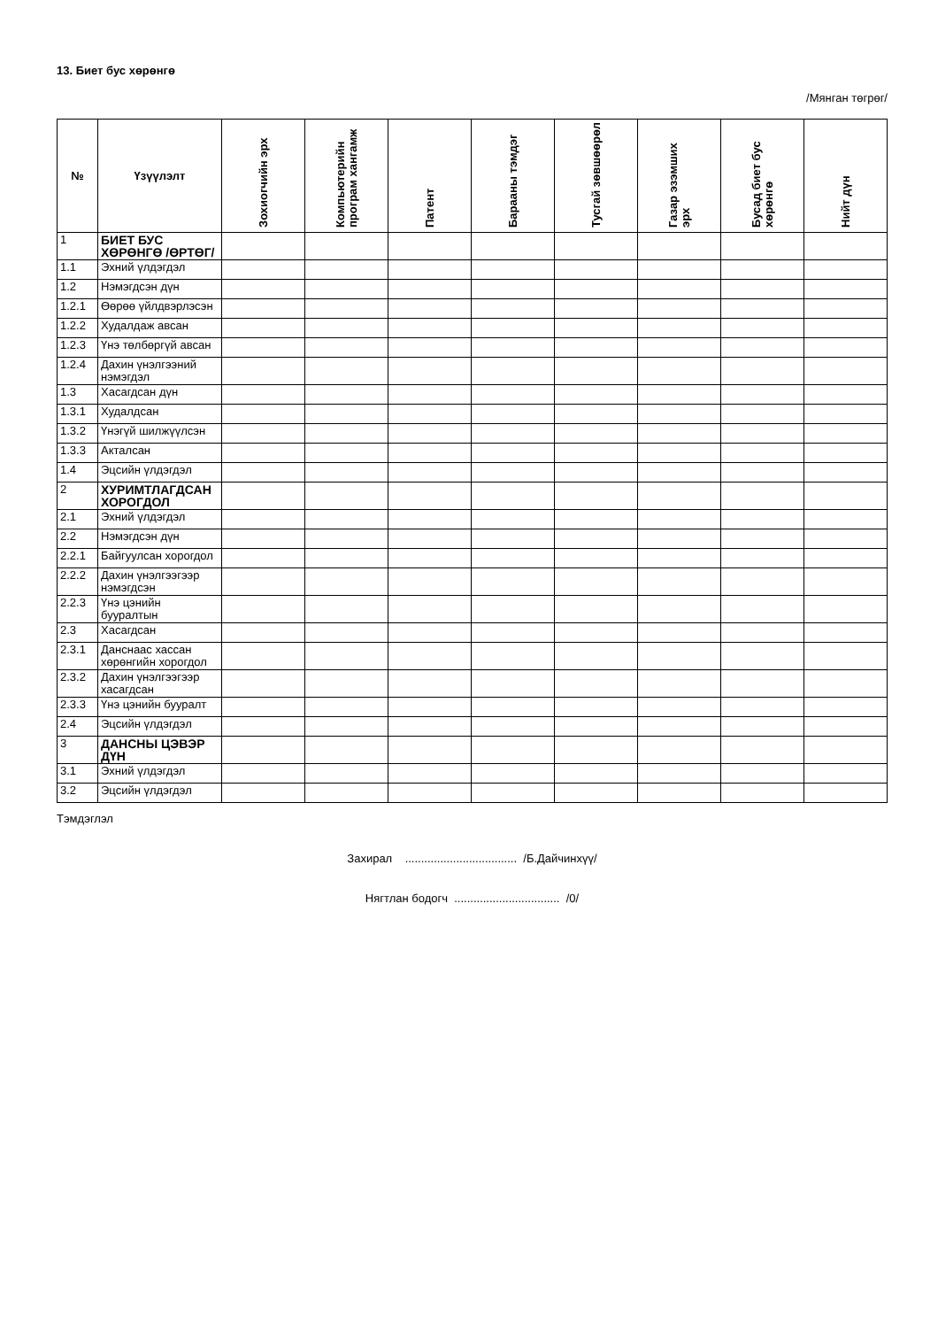13. Биет бус хөрөнгө
/Мянган төгрөг/
| № | Үзүүлэлт | Зохиогчийн эрх | Компьютерийн програм хангамж | Патент | Барааны тэмдэг | Тусгай зөвшөөрөл | Газар эзэмших эрх | Бусад биет бус хөрөнгө | Нийт дүн |
| --- | --- | --- | --- | --- | --- | --- | --- | --- | --- |
| 1 | БИЕТ БУС ХӨРӨНГӨ /ӨРТӨГ/ | | | | | | | | |
| 1.1 | Эхний үлдэгдэл | | | | | | | | |
| 1.2 | Нэмэгдсэн дүн | | | | | | | | |
| 1.2.1 | Өөрөө үйлдвэрлэсэн | | | | | | | | |
| 1.2.2 | Худалдаж авсан | | | | | | | | |
| 1.2.3 | Үнэ төлбөргүй авсан | | | | | | | | |
| 1.2.4 | Дахин үнэлгээний нэмэгдэл | | | | | | | | |
| 1.3 | Хасагдсан дүн | | | | | | | | |
| 1.3.1 | Худалдсан | | | | | | | | |
| 1.3.2 | Үнэгүй шилжүүлсэн | | | | | | | | |
| 1.3.3 | Акталсан | | | | | | | | |
| 1.4 | Эцсийн үлдэгдэл | | | | | | | | |
| 2 | ХУРИМТЛАГДСАН ХОРОГДОЛ | | | | | | | | |
| 2.1 | Эхний үлдэгдэл | | | | | | | | |
| 2.2 | Нэмэгдсэн дүн | | | | | | | | |
| 2.2.1 | Байгуулсан хорогдол | | | | | | | | |
| 2.2.2 | Дахин үнэлгээгээр нэмэгдсэн | | | | | | | | |
| 2.2.3 | Үнэ цэнийн бууралтын | | | | | | | | |
| 2.3 | Хасагдсан | | | | | | | | |
| 2.3.1 | Данснаас хассан хөрөнгийн хорогдол | | | | | | | | |
| 2.3.2 | Дахин үнэлгээгээр хасагдсан | | | | | | | | |
| 2.3.3 | Үнэ цэнийн бууралт | | | | | | | | |
| 2.4 | Эцсийн үлдэгдэл | | | | | | | | |
| 3 | ДАНСНЫ ЦЭВЭР ДҮН | | | | | | | | |
| 3.1 | Эхний үлдэгдэл | | | | | | | | |
| 3.2 | Эцсийн үлдэгдэл | | | | | | | | |
Тэмдэглэл
Захирал ................................... /Б.Дайчинхүү/
Нягтлан бодогч ................................. /0/